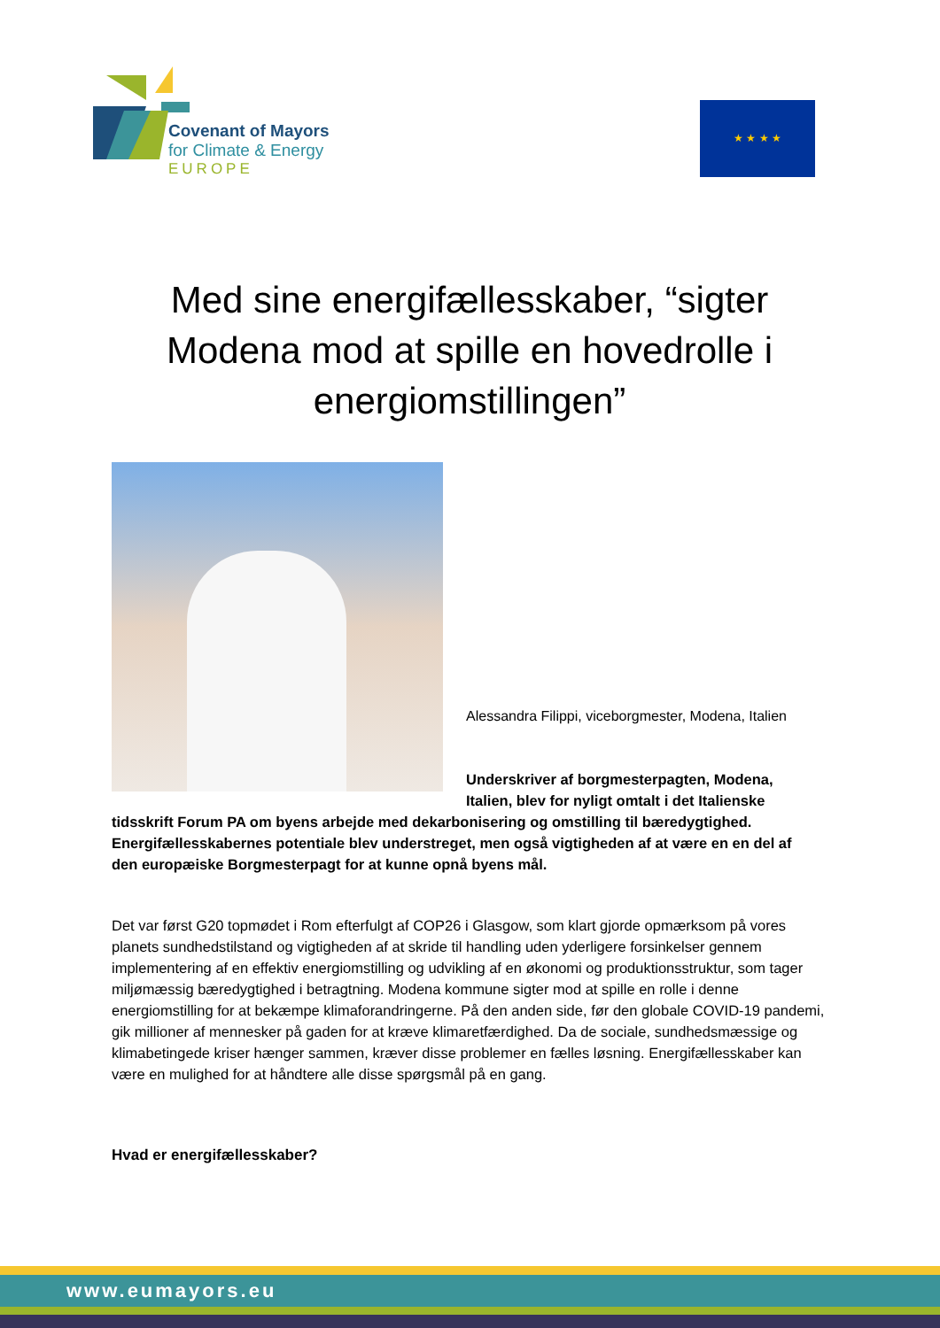Covenant of Mayors
for Climate & Energy
EUROPE
★ ★ ★ ★
Med sine energifællesskaber, “sigter Modena mod at spille en hovedrolle i energiomstillingen”
Alessandra Filippi, viceborgmester, Modena, Italien
Underskriver af borgmesterpagten, Modena, Italien, blev for nyligt omtalt i det Italienske
tidsskrift Forum PA om byens arbejde med dekarbonisering og omstilling til bæredygtighed. Energifællesskabernes potentiale blev understreget, men også vigtigheden af at være en en del af den europæiske Borgmesterpagt for at kunne opnå byens mål.
Det var først G20 topmødet i Rom efterfulgt af COP26 i Glasgow, som klart gjorde opmærksom på vores planets sundhedstilstand og vigtigheden af at skride til handling uden yderligere forsinkelser gennem implementering af en effektiv energiomstilling og udvikling af en økonomi og produktionsstruktur, som tager miljømæssig bæredygtighed i betragtning. Modena kommune sigter mod at spille en rolle i denne energiomstilling for at bekæmpe klimaforandringerne. På den anden side, før den globale COVID-19 pandemi, gik millioner af mennesker på gaden for at kræve klimaretfærdighed. Da de sociale, sundhedsmæssige og klimabetingede kriser hænger sammen, kræver disse problemer en fælles løsning. Energifællesskaber kan være en mulighed for at håndtere alle disse spørgsmål på en gang.
Hvad er energifællesskaber?
www.eumayors.eu